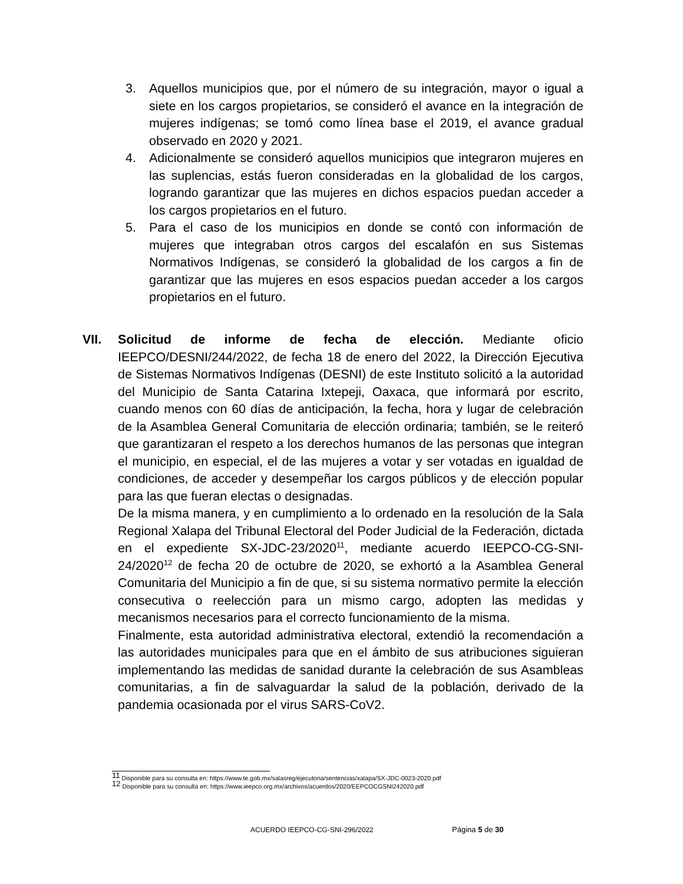3. Aquellos municipios que, por el número de su integración, mayor o igual a siete en los cargos propietarios, se consideró el avance en la integración de mujeres indígenas; se tomó como línea base el 2019, el avance gradual observado en 2020 y 2021.
4. Adicionalmente se consideró aquellos municipios que integraron mujeres en las suplencias, estás fueron consideradas en la globalidad de los cargos, logrando garantizar que las mujeres en dichos espacios puedan acceder a los cargos propietarios en el futuro.
5. Para el caso de los municipios en donde se contó con información de mujeres que integraban otros cargos del escalafón en sus Sistemas Normativos Indígenas, se consideró la globalidad de los cargos a fin de garantizar que las mujeres en esos espacios puedan acceder a los cargos propietarios en el futuro.
VII. Solicitud de informe de fecha de elección. Mediante oficio IEEPCO/DESNI/244/2022, de fecha 18 de enero del 2022, la Dirección Ejecutiva de Sistemas Normativos Indígenas (DESNI) de este Instituto solicitó a la autoridad del Municipio de Santa Catarina Ixtepeji, Oaxaca, que informará por escrito, cuando menos con 60 días de anticipación, la fecha, hora y lugar de celebración de la Asamblea General Comunitaria de elección ordinaria; también, se le reiteró que garantizaran el respeto a los derechos humanos de las personas que integran el municipio, en especial, el de las mujeres a votar y ser votadas en igualdad de condiciones, de acceder y desempeñar los cargos públicos y de elección popular para las que fueran electas o designadas.
De la misma manera, y en cumplimiento a lo ordenado en la resolución de la Sala Regional Xalapa del Tribunal Electoral del Poder Judicial de la Federación, dictada en el expediente SX-JDC-23/2020<sup>11</sup>, mediante acuerdo IEEPCO-CG-SNI-24/2020<sup>12</sup> de fecha 20 de octubre de 2020, se exhortó a la Asamblea General Comunitaria del Municipio a fin de que, si su sistema normativo permite la elección consecutiva o reelección para un mismo cargo, adopten las medidas y mecanismos necesarios para el correcto funcionamiento de la misma.
Finalmente, esta autoridad administrativa electoral, extendió la recomendación a las autoridades municipales para que en el ámbito de sus atribuciones siguieran implementando las medidas de sanidad durante la celebración de sus Asambleas comunitarias, a fin de salvaguardar la salud de la población, derivado de la pandemia ocasionada por el virus SARS-CoV2.
<sup>11</sup> Disponible para su consulta en: https://www.te.gob.mx/salasreg/ejecutoria/sentencias/xalapa/SX-JDC-0023-2020.pdf
<sup>12</sup> Disponible para su consulta en: https://www.ieepco.org.mx/archivos/acuerdos/2020/EEPCOCGSNI242020.pdf
ACUERDO IEEPCO-CG-SNI-296/2022 Página 5 de 30